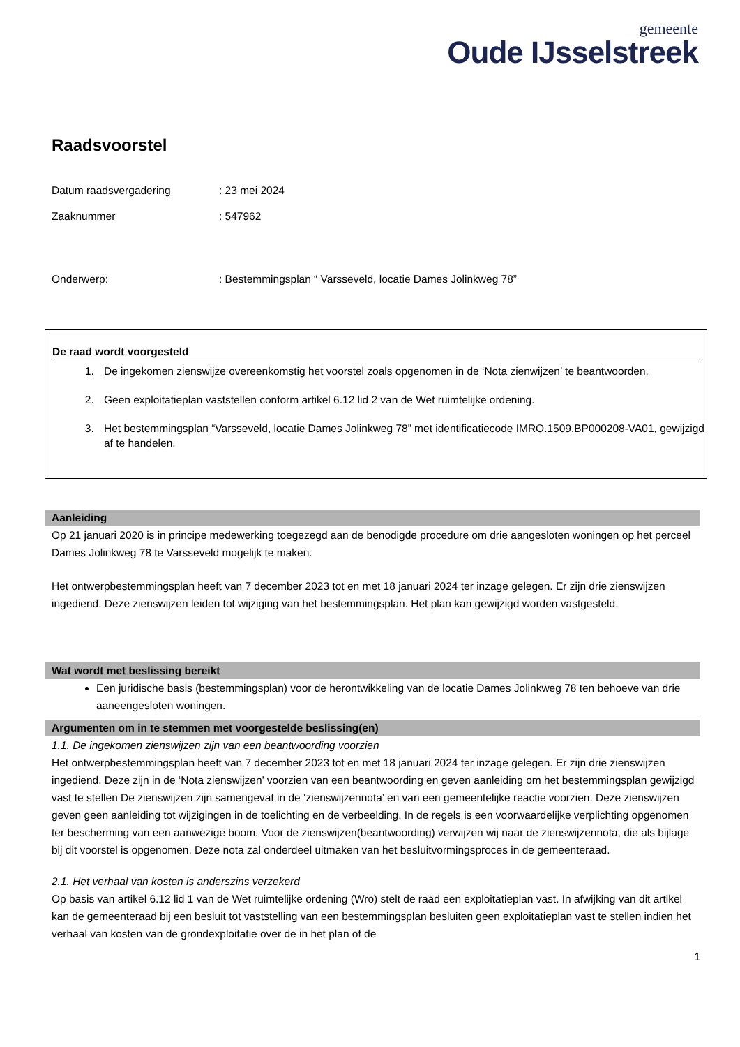gemeente
Oude IJsselstreek
Raadsvoorstel
Datum raadsvergadering : 23 mei 2024
Zaaknummer : 547962
Onderwerp: : Bestemmingsplan “ Varsseveld, locatie Dames Jolinkweg 78”
De raad wordt voorgesteld
1. De ingekomen zienswijze overeenkomstig het voorstel zoals opgenomen in de ‘Nota zienwijzen’ te beantwoorden.
2. Geen exploitatieplan vaststellen conform artikel 6.12 lid 2 van de Wet ruimtelijke ordening.
3. Het bestemmingsplan “Varsseveld, locatie Dames Jolinkweg 78” met identificatiecode IMRO.1509.BP000208-VA01, gewijzigd af te handelen.
Aanleiding
Op 21 januari 2020 is in principe medewerking toegezegd aan de benodigde procedure om drie aangesloten woningen op het perceel Dames Jolinkweg 78 te Varsseveld mogelijk te maken.
Het ontwerpbestemmingsplan heeft van 7 december 2023 tot en met 18 januari 2024 ter inzage gelegen. Er zijn drie zienswijzen ingediend. Deze zienswijzen leiden tot wijziging van het bestemmingsplan. Het plan kan gewijzigd worden vastgesteld.
Wat wordt met beslissing bereikt
Een juridische basis (bestemmingsplan) voor de herontwikkeling van de locatie Dames Jolinkweg 78 ten behoeve van drie aaneengesloten woningen.
Argumenten om in te stemmen met voorgestelde beslissing(en)
1.1. De ingekomen zienswijzen zijn van een beantwoording voorzien
Het ontwerpbestemmingsplan heeft van 7 december 2023 tot en met 18 januari 2024 ter inzage gelegen. Er zijn drie zienswijzen ingediend. Deze zijn in de ‘Nota zienswijzen’ voorzien van een beantwoording en geven aanleiding om het bestemmingsplan gewijzigd vast te stellen De zienswijzen zijn samengevat in de ‘zienswijzennota’ en van een gemeentelijke reactie voorzien. Deze zienswijzen geven geen aanleiding tot wijzigingen in de toelichting en de verbeelding. In de regels is een voorwaardelijke verplichting opgenomen ter bescherming van een aanwezige boom. Voor de zienswijzen(beantwoording) verwijzen wij naar de zienswijzennota, die als bijlage bij dit voorstel is opgenomen. Deze nota zal onderdeel uitmaken van het besluitvormingsproces in de gemeenteraad.
2.1. Het verhaal van kosten is anderszins verzekerd
Op basis van artikel 6.12 lid 1 van de Wet ruimtelijke ordening (Wro) stelt de raad een exploitatieplan vast. In afwijking van dit artikel kan de gemeenteraad bij een besluit tot vaststelling van een bestemmingsplan besluiten geen exploitatieplan vast te stellen indien het verhaal van kosten van de grondexploitatie over de in het plan of de
1